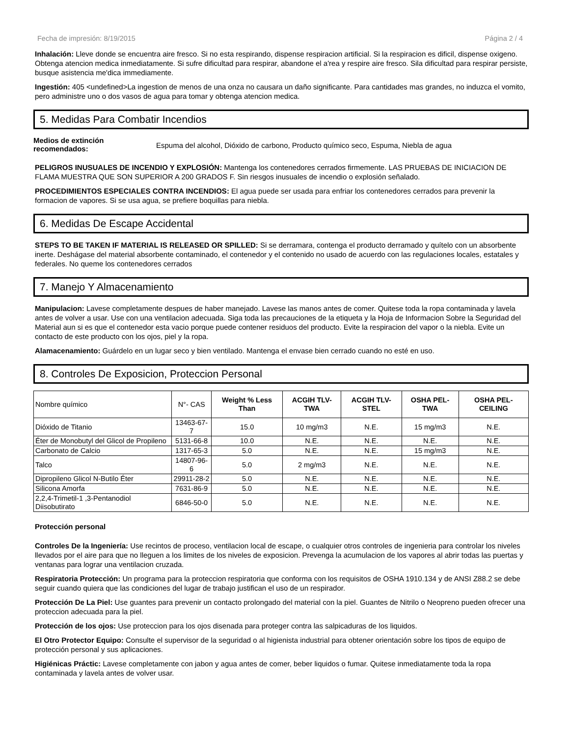Fecha de impresión: 8/19/2015 Página 2 / 4
Inhalación: Lleve donde se encuentra aire fresco. Si no esta respirando, dispense respiracion artificial. Si la respiracion es dificil, dispense oxigeno. Obtenga atencion medica inmediatamente. Si sufre dificultad para respirar, abandone el a'rea y respire aire fresco. Sila dificultad para respirar persiste, busque asistencia me'dica immediamente.
Ingestión: 405 <undefined>La ingestion de menos de una onza no causara un daño significante. Para cantidades mas grandes, no induzca el vomito, pero administre uno o dos vasos de agua para tomar y obtenga atencion medica.
5. Medidas Para Combatir Incendios
Medios de extinción recomendados:
Espuma del alcohol, Dióxido de carbono, Producto químico seco, Espuma, Niebla de agua
PELIGROS INUSUALES DE INCENDIO Y EXPLOSIÓN: Mantenga los contenedores cerrados firmemente. LAS PRUEBAS DE INICIACION DE FLAMA MUESTRA QUE SON SUPERIOR A 200 GRADOS F. Sin riesgos inusuales de incendio o explosión señalado.
PROCEDIMIENTOS ESPECIALES CONTRA INCENDIOS: El agua puede ser usada para enfriar los contenedores cerrados para prevenir la formacion de vapores. Si se usa agua, se prefiere boquillas para niebla.
6. Medidas De Escape Accidental
STEPS TO BE TAKEN IF MATERIAL IS RELEASED OR SPILLED: Si se derramara, contenga el producto derramado y quítelo con un absorbente inerte. Deshágase del material absorbente contaminado, el contenedor y el contenido no usado de acuerdo con las regulaciones locales, estatales y federales. No queme los contenedores cerrados
7. Manejo Y Almacenamiento
Manipulacion: Lavese completamente despues de haber manejado. Lavese las manos antes de comer. Quitese toda la ropa contaminada y lavela antes de volver a usar. Use con una ventilacion adecuada. Siga toda las precauciones de la etiqueta y la Hoja de Informacion Sobre la Seguridad del Material aun si es que el contenedor esta vacio porque puede contener residuos del producto. Evite la respiracion del vapor o la niebla. Evite un contacto de este producto con los ojos, piel y la ropa.
Alamacenamiento: Guárdelo en un lugar seco y bien ventilado. Mantenga el envase bien cerrado cuando no esté en uso.
8. Controles De Exposicion, Proteccion Personal
| Nombre químico | N°- CAS | Weight % Less Than | ACGIH TLV-TWA | ACGIH TLV-STEL | OSHA PEL-TWA | OSHA PEL-CEILING |
| --- | --- | --- | --- | --- | --- | --- |
| Dióxido de Titanio | 13463-67-7 | 15.0 | 10 mg/m3 | N.E. | 15 mg/m3 | N.E. |
| Éter de Monobutyl del Glicol de Propileno | 5131-66-8 | 10.0 | N.E. | N.E. | N.E. | N.E. |
| Carbonato de Calcio | 1317-65-3 | 5.0 | N.E. | N.E. | 15 mg/m3 | N.E. |
| Talco | 14807-96-6 | 5.0 | 2 mg/m3 | N.E. | N.E. | N.E. |
| Dipropileno Glicol N-Butilo Éter | 29911-28-2 | 5.0 | N.E. | N.E. | N.E. | N.E. |
| Silicona Amorfa | 7631-86-9 | 5.0 | N.E. | N.E. | N.E. | N.E. |
| 2,2,4-Trimetil-1 ,3-Pentanodiol Diisobutirato | 6846-50-0 | 5.0 | N.E. | N.E. | N.E. | N.E. |
Protección personal
Controles De la Ingeniería: Use recintos de proceso, ventilacion local de escape, o cualquier otros controles de ingenieria para controlar los niveles llevados por el aire para que no lleguen a los limites de los niveles de exposicion. Prevenga la acumulacion de los vapores al abrir todas las puertas y ventanas para lograr una ventilacion cruzada.
Respiratoria Protección: Un programa para la proteccion respiratoria que conforma con los requisitos de OSHA 1910.134 y de ANSI Z88.2 se debe seguir cuando quiera que las condiciones del lugar de trabajo justifican el uso de un respirador.
Protección De La Piel: Use guantes para prevenir un contacto prolongado del material con la piel. Guantes de Nitrilo o Neopreno pueden ofrecer una proteccion adecuada para la piel.
Protección de los ojos: Use proteccion para los ojos disenada para proteger contra las salpicaduras de los liquidos.
El Otro Protector Equipo: Consulte el supervisor de la seguridad o al higienista industrial para obtener orientación sobre los tipos de equipo de protección personal y sus aplicaciones.
Higiénicas Práctic: Lavese completamente con jabon y agua antes de comer, beber liquidos o fumar. Quitese inmediatamente toda la ropa contaminada y lavela antes de volver usar.